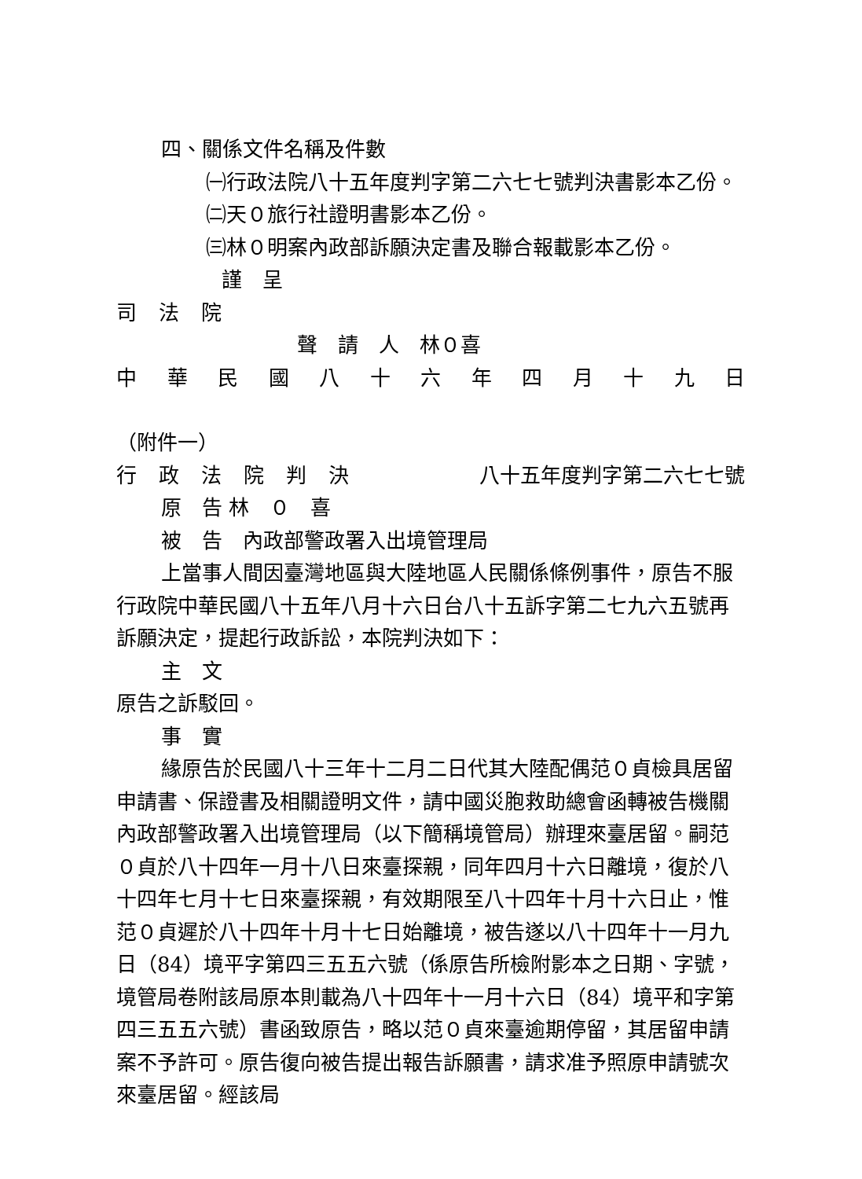四、關係文件名稱及件數
㈠行政法院八十五年度判字第二六七七號判決書影本乙份。
㈡天０旅行社證明書影本乙份。
㈢林０明案內政部訴願決定書及聯合報載影本乙份。
謹　呈
司法院
聲　請　人　林０喜
中華民國八十六年四月十九日
（附件一）
行政法院判決 八十五年度判字第二六七七號
原　告 林　０　喜
被　告　內政部警政署入出境管理局
上當事人間因臺灣地區與大陸地區人民關係條例事件，原告不服行政院中華民國八十五年八月十六日台八十五訴字第二七九六五號再訴願決定，提起行政訴訟，本院判決如下：
主　文
原告之訴駁回。
事　實
緣原告於民國八十三年十二月二日代其大陸配偶范０貞檢具居留申請書、保證書及相關證明文件，請中國災胞救助總會函轉被告機關內政部警政署入出境管理局（以下簡稱境管局）辦理來臺居留。嗣范０貞於八十四年一月十八日來臺探親，同年四月十六日離境，復於八十四年七月十七日來臺探親，有效期限至八十四年十月十六日止，惟范０貞遲於八十四年十月十七日始離境，被告遂以八十四年十一月九日（84）境平字第四三五五六號（係原告所檢附影本之日期、字號，境管局卷附該局原本則載為八十四年十一月十六日（84）境平和字第四三五五六號）書函致原告，略以范０貞來臺逾期停留，其居留申請案不予許可。原告復向被告提出報告訴願書，請求准予照原申請號次來臺居留。經該局